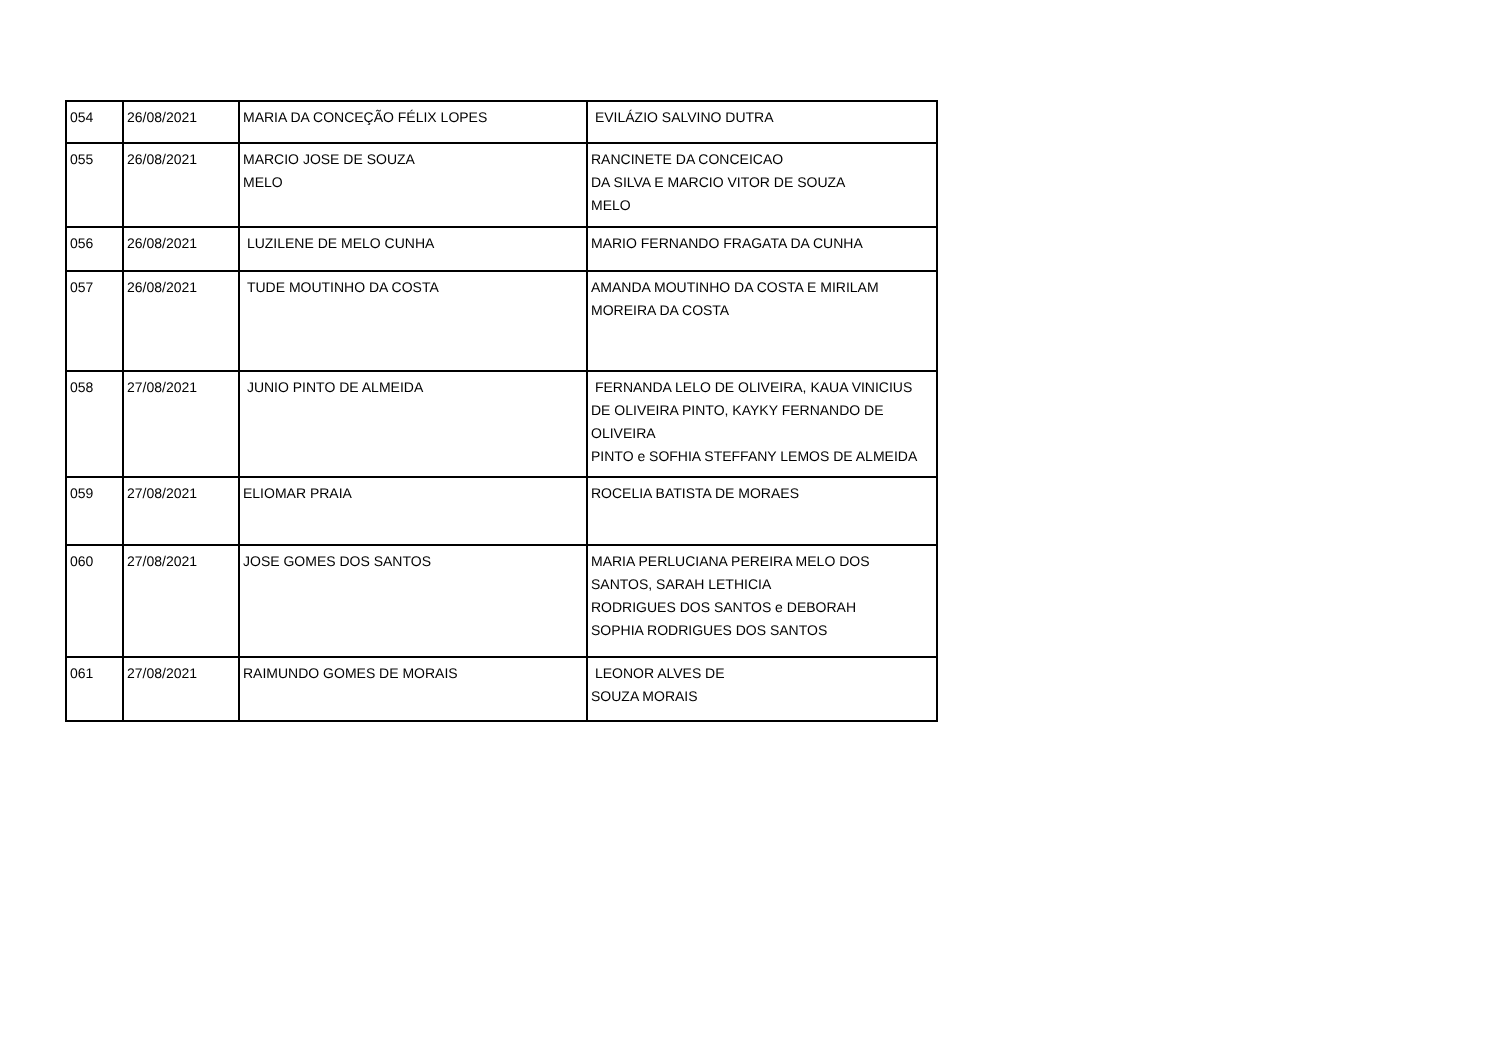| 054 | 26/08/2021 | MARIA DA CONCEÇÃO FÉLIX LOPES | EVILÁZIO SALVINO DUTRA |
| 055 | 26/08/2021 | MARCIO JOSE DE SOUZA MELO | RANCINETE DA CONCEICAO DA SILVA E MARCIO VITOR DE SOUZA MELO |
| 056 | 26/08/2021 | LUZILENE DE MELO CUNHA | MARIO FERNANDO FRAGATA DA CUNHA |
| 057 | 26/08/2021 | TUDE MOUTINHO DA COSTA | AMANDA MOUTINHO DA COSTA E MIRILAM MOREIRA DA COSTA |
| 058 | 27/08/2021 | JUNIO PINTO DE ALMEIDA | FERNANDA LELO DE OLIVEIRA, KAUA VINICIUS DE OLIVEIRA PINTO, KAYKY FERNANDO DE OLIVEIRA PINTO e SOFHIA STEFFANY LEMOS DE ALMEIDA |
| 059 | 27/08/2021 | ELIOMAR PRAIA | ROCELIA BATISTA DE MORAES |
| 060 | 27/08/2021 | JOSE GOMES DOS SANTOS | MARIA PERLUCIANA PEREIRA MELO DOS SANTOS, SARAH LETHICIA RODRIGUES DOS SANTOS e DEBORAH SOPHIA RODRIGUES DOS SANTOS |
| 061 | 27/08/2021 | RAIMUNDO GOMES DE MORAIS | LEONOR ALVES DE SOUZA MORAIS |